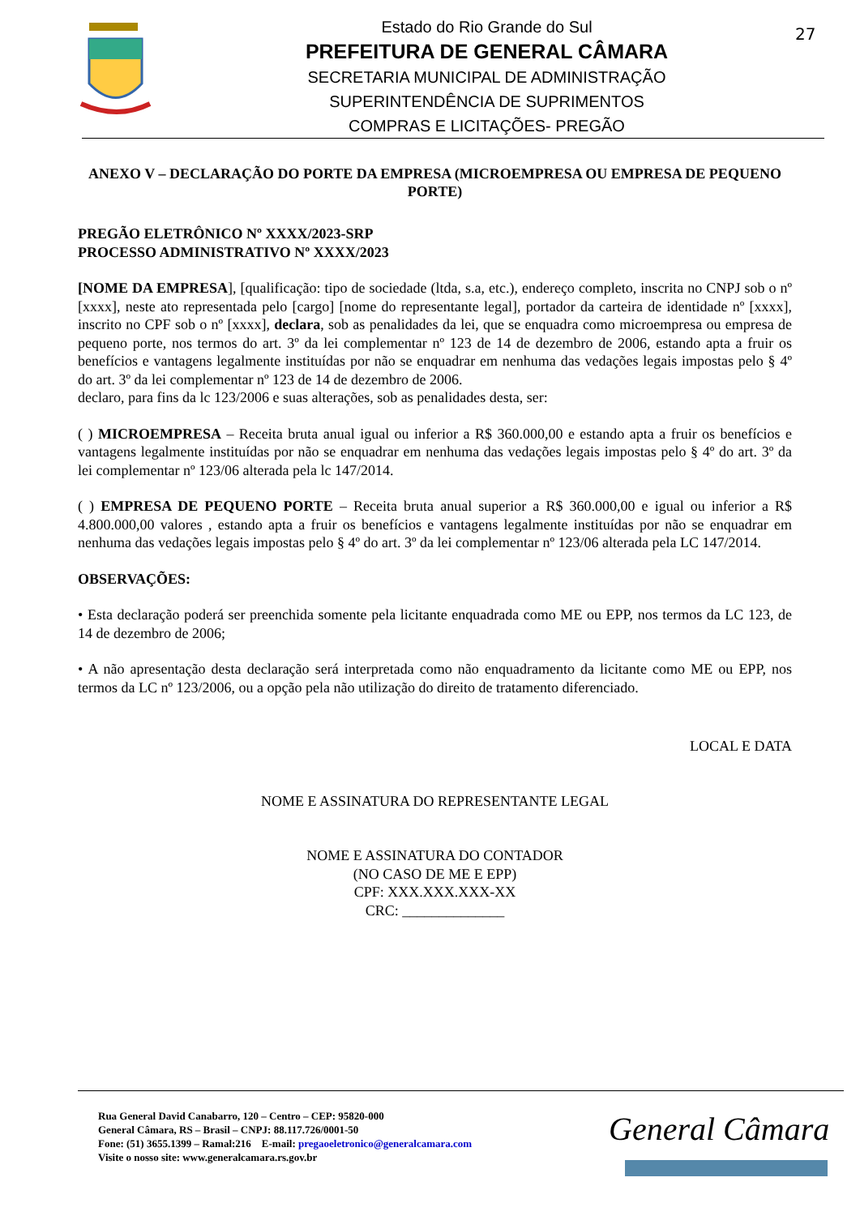Estado do Rio Grande do Sul
PREFEITURA DE GENERAL CÂMARA
SECRETARIA MUNICIPAL DE ADMINISTRAÇÃO
SUPERINTENDÊNCIA DE SUPRIMENTOS
COMPRAS E LICITAÇÕES- PREGÃO
27
ANEXO V – DECLARAÇÃO DO PORTE DA EMPRESA (MICROEMPRESA OU EMPRESA DE PEQUENO PORTE)
PREGÃO ELETRÔNICO Nº XXXX/2023-SRP
PROCESSO ADMINISTRATIVO Nº XXXX/2023
[NOME DA EMPRESA], [qualificação: tipo de sociedade (ltda, s.a, etc.), endereço completo, inscrita no CNPJ sob o nº [xxxx], neste ato representada pelo [cargo] [nome do representante legal], portador da carteira de identidade nº [xxxx], inscrito no CPF sob o nº [xxxx], declara, sob as penalidades da lei, que se enquadra como microempresa ou empresa de pequeno porte, nos termos do art. 3º da lei complementar nº 123 de 14 de dezembro de 2006, estando apta a fruir os benefícios e vantagens legalmente instituídas por não se enquadrar em nenhuma das vedações legais impostas pelo § 4º do art. 3º da lei complementar nº 123 de 14 de dezembro de 2006.
declaro, para fins da lc 123/2006 e suas alterações, sob as penalidades desta, ser:
( ) MICROEMPRESA – Receita bruta anual igual ou inferior a R$ 360.000,00 e estando apta a fruir os benefícios e vantagens legalmente instituídas por não se enquadrar em nenhuma das vedações legais impostas pelo § 4º do art. 3º da lei complementar nº 123/06 alterada pela lc 147/2014.
( ) EMPRESA DE PEQUENO PORTE – Receita bruta anual superior a R$ 360.000,00 e igual ou inferior a R$ 4.800.000,00 valores , estando apta a fruir os benefícios e vantagens legalmente instituídas por não se enquadrar em nenhuma das vedações legais impostas pelo § 4º do art. 3º da lei complementar nº 123/06 alterada pela LC 147/2014.
OBSERVAÇÕES:
• Esta declaração poderá ser preenchida somente pela licitante enquadrada como ME ou EPP, nos termos da LC 123, de 14 de dezembro de 2006;
• A não apresentação desta declaração será interpretada como não enquadramento da licitante como ME ou EPP, nos termos da LC nº 123/2006, ou a opção pela não utilização do direito de tratamento diferenciado.
LOCAL E DATA
NOME E ASSINATURA DO REPRESENTANTE LEGAL
NOME E ASSINATURA DO CONTADOR
(NO CASO DE ME E EPP)
CPF: XXX.XXX.XXX-XX
CRC: ______________
Rua General David Canabarro, 120 – Centro – CEP: 95820-000
General Câmara, RS – Brasil – CNPJ: 88.117.726/0001-50
Fone: (51) 3655.1399 – Ramal:216 E-mail: pregaoeletronico@generalcamara.com
Visite o nosso site: www.generalcamara.rs.gov.br
General Câmara